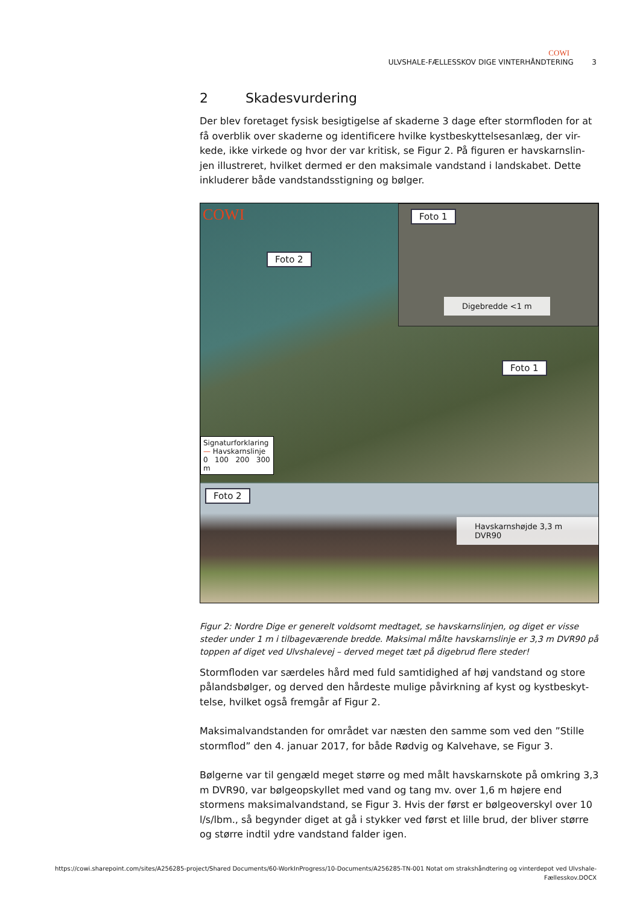COWI
ULVSHALE-FÆLLESSKOV DIGE VINTERHÅNDTERING 3
2 Skadesvurdering
Der blev foretaget fysisk besigtigelse af skaderne 3 dage efter stormfloden for at få overblik over skaderne og identificere hvilke kystbeskyttelsesanlæg, der vir-kede, ikke virkede og hvor der var kritisk, se Figur 2. På figuren er havskarnslin-jen illustreret, hvilket dermed er den maksimale vandstand i landskabet. Dette inkluderer både vandstandsstigning og bølger.
COWI
Foto 2
Foto 1
Signaturforklaring
— Havskarnslinje
0 100 200 300 m
Foto 1
Digebredde <1 m
Foto 2
Havskarnshøjde 3,3 m DVR90
Figur 2: Nordre Dige er generelt voldsomt medtaget, se havskarnslinjen, og diget er visse steder under 1 m i tilbageværende bredde. Maksimal målte havskarnslinje er 3,3 m DVR90 på toppen af diget ved Ulvshalevej – derved meget tæt på digebrud flere steder!
Stormfloden var særdeles hård med fuld samtidighed af høj vandstand og store pålandsbølger, og derved den hårdeste mulige påvirkning af kyst og kystbeskyt-telse, hvilket også fremgår af Figur 2.
Maksimalvandstanden for området var næsten den samme som ved den ”Stille stormflod” den 4. januar 2017, for både Rødvig og Kalvehave, se Figur 3.
Bølgerne var til gengæld meget større og med målt havskarnskote på omkring 3,3 m DVR90, var bølgeopskyllet med vand og tang mv. over 1,6 m højere end stormens maksimalvandstand, se Figur 3. Hvis der først er bølgeoverskyl over 10 l/s/lbm., så begynder diget at gå i stykker ved først et lille brud, der bliver større og større indtil ydre vandstand falder igen.
https://cowi.sharepoint.com/sites/A256285-project/Shared Documents/60-WorkInProgress/10-Documents/A256285-TN-001 Notat om strakshåndtering og vinterdepot ved Ulvshale-
Fællesskov.DOCX